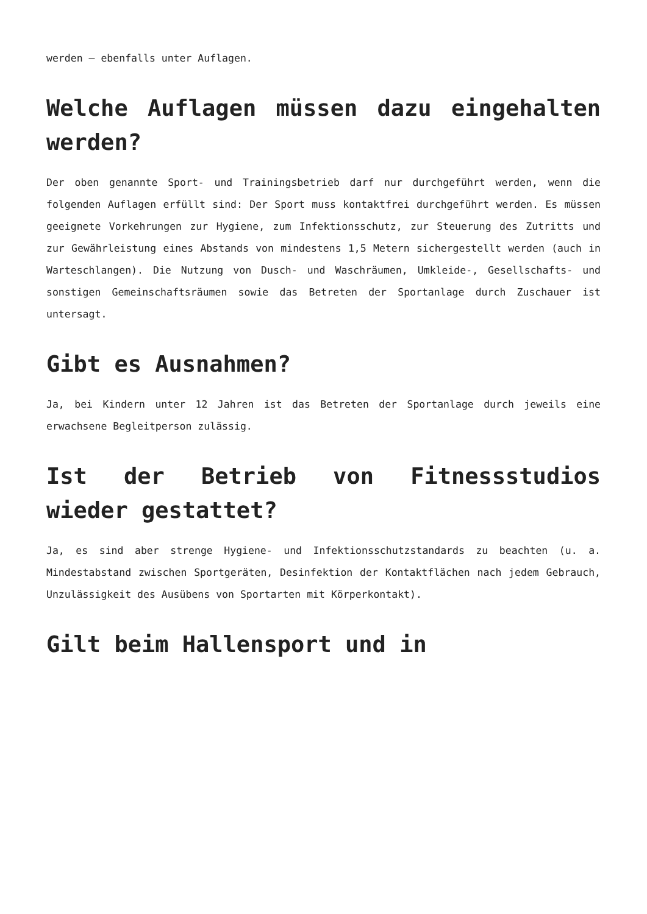werden – ebenfalls unter Auflagen.
Welche Auflagen müssen dazu eingehalten werden?
Der oben genannte Sport- und Trainingsbetrieb darf nur durchgeführt werden, wenn die folgenden Auflagen erfüllt sind: Der Sport muss kontaktfrei durchgeführt werden. Es müssen geeignete Vorkehrungen zur Hygiene, zum Infektionsschutz, zur Steuerung des Zutritts und zur Gewährleistung eines Abstands von mindestens 1,5 Metern sichergestellt werden (auch in Warteschlangen). Die Nutzung von Dusch- und Waschräumen, Umkleide-, Gesellschafts- und sonstigen Gemeinschaftsräumen sowie das Betreten der Sportanlage durch Zuschauer ist untersagt.
Gibt es Ausnahmen?
Ja, bei Kindern unter 12 Jahren ist das Betreten der Sportanlage durch jeweils eine erwachsene Begleitperson zulässig.
Ist der Betrieb von Fitnessstudios wieder gestattet?
Ja, es sind aber strenge Hygiene- und Infektionsschutzstandards zu beachten (u. a. Mindestabstand zwischen Sportgeräten, Desinfektion der Kontaktflächen nach jedem Gebrauch, Unzulässigkeit des Ausübens von Sportarten mit Körperkontakt).
Gilt beim Hallensport und in